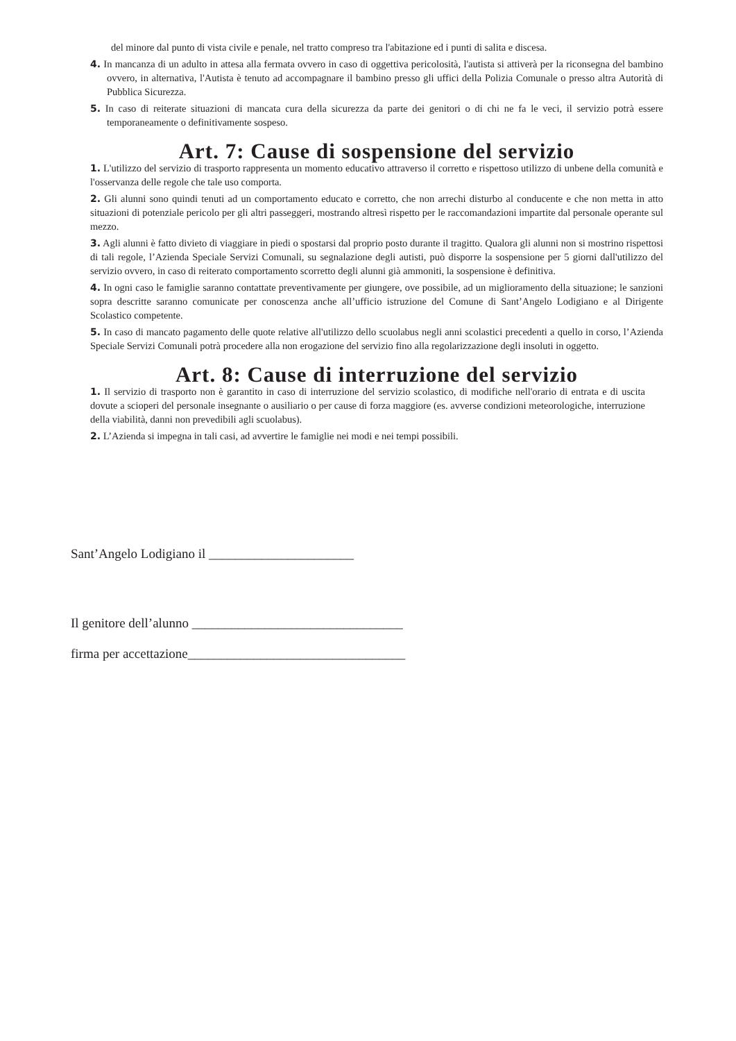del minore dal punto di vista civile e penale, nel tratto compreso tra l'abitazione ed i punti di salita e discesa.
4. In mancanza di un adulto in attesa alla fermata ovvero in caso di oggettiva pericolosità, l'autista si attiverà per la riconsegna del bambino ovvero, in alternativa, l'Autista è tenuto ad accompagnare il bambino presso gli uffici della Polizia Comunale o presso altra Autorità di Pubblica Sicurezza.
5. In caso di reiterate situazioni di mancata cura della sicurezza da parte dei genitori o di chi ne fa le veci, il servizio potrà essere temporaneamente o definitivamente sospeso.
Art. 7: Cause di sospensione del servizio
1. L'utilizzo del servizio di trasporto rappresenta un momento educativo attraverso il corretto e rispettoso utilizzo di unbene della comunità e l'osservanza delle regole che tale uso comporta.
2. Gli alunni sono quindi tenuti ad un comportamento educato e corretto, che non arrechi disturbo al conducente e che non metta in atto situazioni di potenziale pericolo per gli altri passeggeri, mostrando altresì rispetto per le raccomandazioni impartite dal personale operante sul mezzo.
3. Agli alunni è fatto divieto di viaggiare in piedi o spostarsi dal proprio posto durante il tragitto. Qualora gli alunni non si mostrino rispettosi di tali regole, l’Azienda Speciale Servizi Comunali, su segnalazione degli autisti, può disporre la sospensione per 5 giorni dall'utilizzo del servizio ovvero, in caso di reiterato comportamento scorretto degli alunni già ammoniti, la sospensione è definitiva.
4. In ogni caso le famiglie saranno contattate preventivamente per giungere, ove possibile, ad un miglioramento della situazione; le sanzioni sopra descritte saranno comunicate per conoscenza anche all’ufficio istruzione del Comune di Sant’Angelo Lodigiano e al Dirigente Scolastico competente.
5. In caso di mancato pagamento delle quote relative all'utilizzo dello scuolabus negli anni scolastici precedenti a quello in corso, l’Azienda Speciale Servizi Comunali potrà procedere alla non erogazione del servizio fino alla regolarizzazione degli insoluti in oggetto.
Art. 8: Cause di interruzione del servizio
1. Il servizio di trasporto non è garantito in caso di interruzione del servizio scolastico, di modifiche nell'orario di entrata e di uscita dovute a scioperi del personale insegnante o ausiliario o per cause di forza maggiore (es. avverse condizioni meteorologiche, interruzione della viabilità, danni non prevedibili agli scuolabus).
2. L’Azienda si impegna in tali casi, ad avvertire le famiglie nei modi e nei tempi possibili.
Sant’Angelo Lodigiano il ______________________
Il genitore dell’alunno ________________________________
firma per accettazione_________________________________